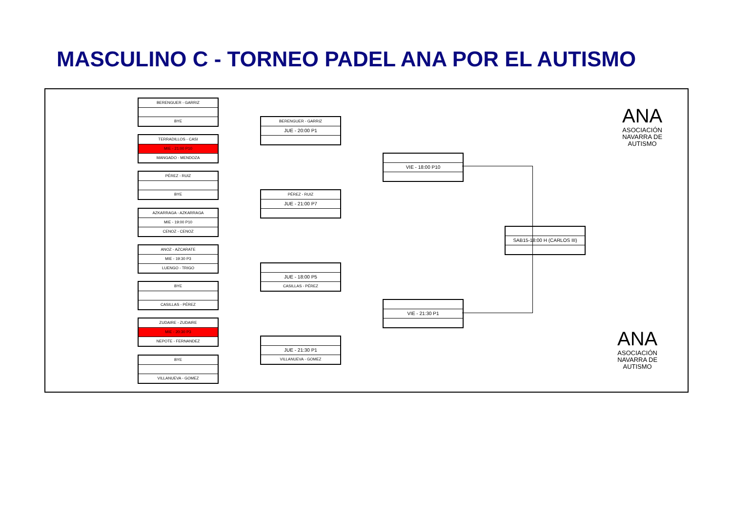MASCULINO C - TORNEO PADEL ANA POR EL AUTISMO
BERENGUER - GARRIZ
BYE
TERRADILLOS - CASI
MIE - 21:00 P10
MANGADO - MENDOZA
PÉREZ - RUIZ
BYE
AZKARRAGA - AZKARRAGA
MIE - 19:00 P10
CENOZ - CENOZ
ANOZ - AZCARATE
MIE - 19:30 P3
LUENGO - TRIGO
BYE
CASILLAS - PÉREZ
ZUDAIRE - ZUDAIRE
MIE - 20:30 P3
NEPOTE - FERNANDEZ
BYE
VILLANUEVA - GOMEZ
BERENGUER - GARRIZ
JUE - 20:00 P1
PÉREZ - RUIZ
JUE - 21:00 P7
JUE - 18:00 P5
CASILLAS - PÉREZ
JUE - 21:30 P1
VILLANUEVA - GOMEZ
VIE - 18:00 P10
VIE - 21:30 P1
SAB15-18:00 H (CARLOS III)
ANA
ASOCIACIÓN
NAVARRA DE
AUTISMO
ANA
ASOCIACIÓN
NAVARRA DE
AUTISMO